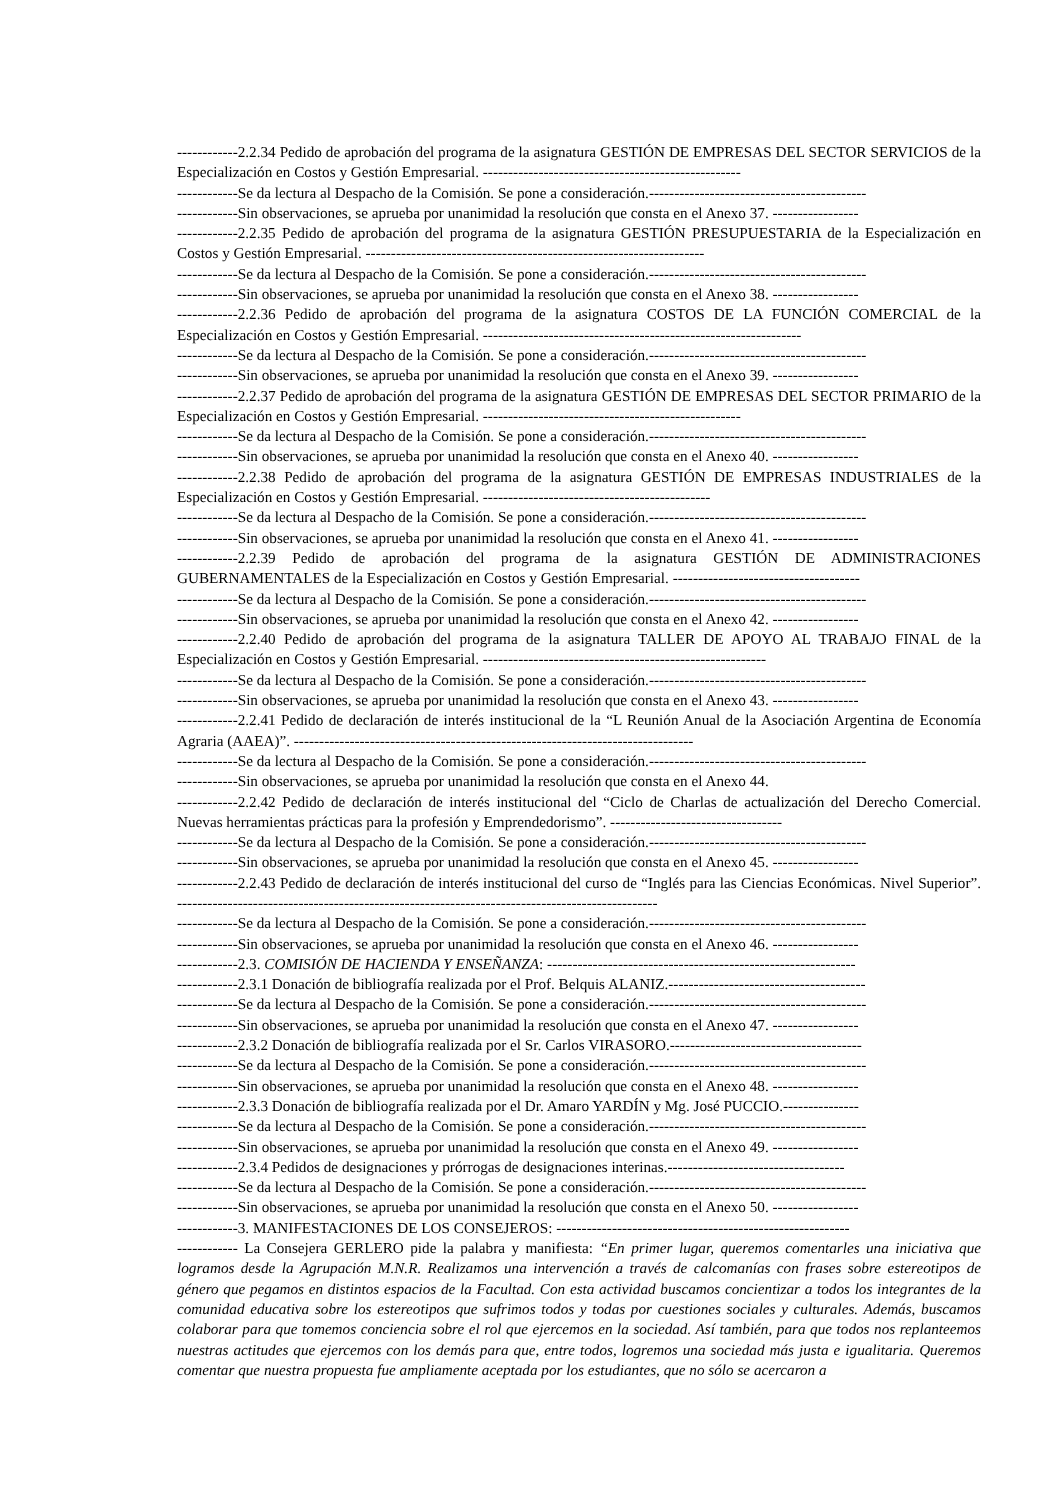------------2.2.34 Pedido de aprobación del programa de la asignatura GESTIÓN DE EMPRESAS DEL SECTOR SERVICIOS de la Especialización en Costos y Gestión Empresarial. ---------------------------------------------------
------------Se da lectura al Despacho de la Comisión. Se pone a consideración.-------------------------------------------
------------Sin observaciones, se aprueba por unanimidad la resolución que consta en el Anexo 37. -----------------
------------2.2.35 Pedido de aprobación del programa de la asignatura GESTIÓN PRESUPUESTARIA de la Especialización en Costos y Gestión Empresarial. -------------------------------------------------------------------
------------Se da lectura al Despacho de la Comisión. Se pone a consideración.-------------------------------------------
------------Sin observaciones, se aprueba por unanimidad la resolución que consta en el Anexo 38. -----------------
------------2.2.36 Pedido de aprobación del programa de la asignatura COSTOS DE LA FUNCIÓN COMERCIAL de la Especialización en Costos y Gestión Empresarial. ---------------------------------------------------------------
------------Se da lectura al Despacho de la Comisión. Se pone a consideración.-------------------------------------------
------------Sin observaciones, se aprueba por unanimidad la resolución que consta en el Anexo 39. -----------------
------------2.2.37 Pedido de aprobación del programa de la asignatura GESTIÓN DE EMPRESAS DEL SECTOR PRIMARIO de la Especialización en Costos y Gestión Empresarial. ---------------------------------------------------
------------Se da lectura al Despacho de la Comisión. Se pone a consideración.-------------------------------------------
------------Sin observaciones, se aprueba por unanimidad la resolución que consta en el Anexo 40. -----------------
------------2.2.38 Pedido de aprobación del programa de la asignatura GESTIÓN DE EMPRESAS INDUSTRIALES de la Especialización en Costos y Gestión Empresarial. ---------------------------------------------
------------Se da lectura al Despacho de la Comisión. Se pone a consideración.-------------------------------------------
------------Sin observaciones, se aprueba por unanimidad la resolución que consta en el Anexo 41. -----------------
------------2.2.39 Pedido de aprobación del programa de la asignatura GESTIÓN DE ADMINISTRACIONES GUBERNAMENTALES de la Especialización en Costos y Gestión Empresarial. -------------------------------------
------------Se da lectura al Despacho de la Comisión. Se pone a consideración.-------------------------------------------
------------Sin observaciones, se aprueba por unanimidad la resolución que consta en el Anexo 42. -----------------
------------2.2.40 Pedido de aprobación del programa de la asignatura TALLER DE APOYO AL TRABAJO FINAL de la Especialización en Costos y Gestión Empresarial. --------------------------------------------------------
------------Se da lectura al Despacho de la Comisión. Se pone a consideración.-------------------------------------------
------------Sin observaciones, se aprueba por unanimidad la resolución que consta en el Anexo 43. -----------------
------------2.2.41 Pedido de declaración de interés institucional de la “L Reunión Anual de la Asociación Argentina de Economía Agraria (AAEA)”. -------------------------------------------------------------------------------
------------Se da lectura al Despacho de la Comisión. Se pone a consideración.-------------------------------------------
------------Sin observaciones, se aprueba por unanimidad la resolución que consta en el Anexo 44.
------------2.2.42 Pedido de declaración de interés institucional del “Ciclo de Charlas de actualización del Derecho Comercial. Nuevas herramientas prácticas para la profesión y Emprendedorismo”. ----------------------------------
------------Se da lectura al Despacho de la Comisión. Se pone a consideración.-------------------------------------------
------------Sin observaciones, se aprueba por unanimidad la resolución que consta en el Anexo 45. -----------------
------------2.2.43 Pedido de declaración de interés institucional del curso de “Inglés para las Ciencias Económicas. Nivel Superior”. -----------------------------------------------------------------------------------------------
------------Se da lectura al Despacho de la Comisión. Se pone a consideración.-------------------------------------------
------------Sin observaciones, se aprueba por unanimidad la resolución que consta en el Anexo 46. -----------------
------------2.3. COMISIÓN DE HACIENDA Y ENSEÑANZA: -------------------------------------------------------------
------------2.3.1 Donación de bibliografía realizada por el Prof. Belquis ALANIZ.---------------------------------------
------------Se da lectura al Despacho de la Comisión. Se pone a consideración.-------------------------------------------
------------Sin observaciones, se aprueba por unanimidad la resolución que consta en el Anexo 47. -----------------
------------2.3.2 Donación de bibliografía realizada por el Sr. Carlos VIRASORO.--------------------------------------
------------Se da lectura al Despacho de la Comisión. Se pone a consideración.-------------------------------------------
------------Sin observaciones, se aprueba por unanimidad la resolución que consta en el Anexo 48. -----------------
------------2.3.3 Donación de bibliografía realizada por el Dr. Amaro YARDÍN y Mg. José PUCCIO.---------------
------------Se da lectura al Despacho de la Comisión. Se pone a consideración.-------------------------------------------
------------Sin observaciones, se aprueba por unanimidad la resolución que consta en el Anexo 49. -----------------
------------2.3.4 Pedidos de designaciones y prórrogas de designaciones interinas.-----------------------------------
------------Se da lectura al Despacho de la Comisión. Se pone a consideración.-------------------------------------------
------------Sin observaciones, se aprueba por unanimidad la resolución que consta en el Anexo 50. -----------------
------------3. MANIFESTACIONES DE LOS CONSEJEROS: ----------------------------------------------------------
------------ La Consejera GERLERO pide la palabra y manifiesta: “En primer lugar, queremos comentarles una iniciativa que logramos desde la Agrupación M.N.R. Realizamos una intervención a través de calcomanías con frases sobre estereotipos de género que pegamos en distintos espacios de la Facultad. Con esta actividad buscamos concientizar a todos los integrantes de la comunidad educativa sobre los estereotipos que sufrimos todos y todas por cuestiones sociales y culturales. Además, buscamos colaborar para que tomemos conciencia sobre el rol que ejercemos en la sociedad. Así también, para que todos nos replanteemos nuestras actitudes que ejercemos con los demás para que, entre todos, logremos una sociedad más justa e igualitaria. Queremos comentar que nuestra propuesta fue ampliamente aceptada por los estudiantes, que no sólo se acercaron a